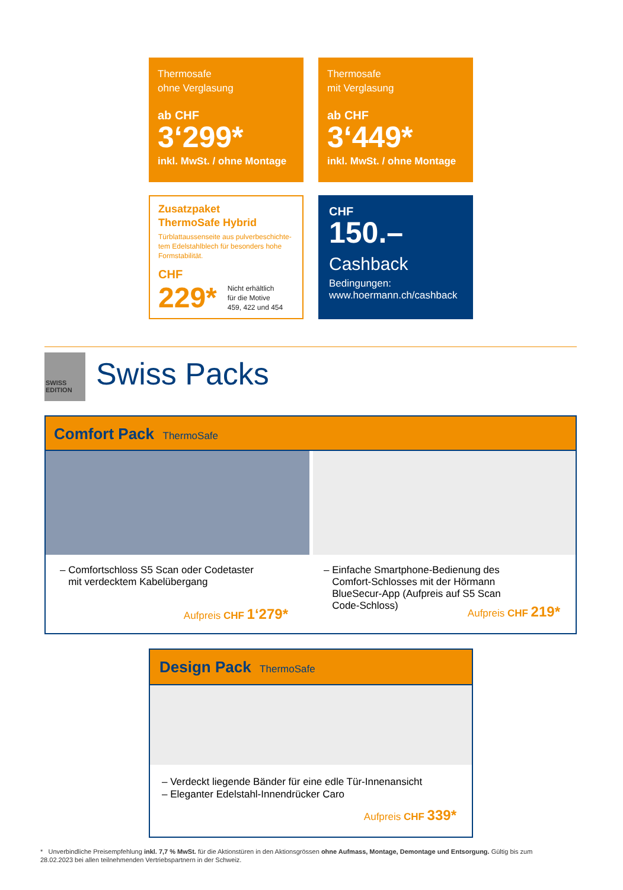Thermosafe
ohne Verglasung
ab CHF
3‘299*
inkl. MwSt. / ohne Montage
Thermosafe
mit Verglasung
ab CHF
3‘449*
inkl. MwSt. / ohne Montage
Zusatzpaket
ThermoSafe Hybrid
Türblattaussenseite aus pulverbeschichte-tem Edelstahlblech für besonders hohe Formstabilität.
CHF
229* Nicht erhältlich
für die Motive
459, 422 und 454
CHF
150.–
Cashback
Bedingungen:
www.hoermann.ch/cashback
SWISS EDITION
Swiss Packs
Comfort Pack ThermoSafe
– Comfortschloss S5 Scan oder Codetaster
mit verdecktem Kabelübergang
Aufpreis CHF 1‘279*
– Einfache Smartphone-Bedienung des
Comfort-Schlosses mit der Hörmann
BlueSecur-App (Aufpreis auf S5 Scan
Code-Schloss)
Aufpreis CHF 219*
Design Pack ThermoSafe
– Verdeckt liegende Bänder für eine edle Tür-Innenansicht
– Eleganter Edelstahl-Innendrücker Caro
Aufpreis CHF 339*
* Unverbindliche Preisempfehlung inkl. 7,7 % MwSt. für die Aktionstüren in den Aktionsgrössen ohne Aufmass, Montage, Demontage und Entsorgung. Gültig bis zum 28.02.2023 bei allen teilnehmenden Vertriebspartnern in der Schweiz.